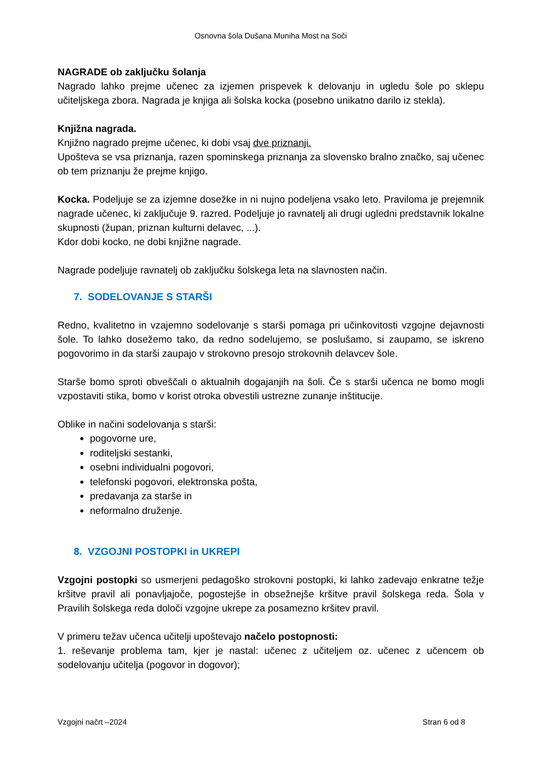Osnovna šola Dušana Muniha Most na Soči
NAGRADE ob zaključku šolanja
Nagrado lahko prejme učenec za izjemen prispevek k delovanju in ugledu šole po sklepu učiteljskega zbora. Nagrada je knjiga ali šolska kocka (posebno unikatno darilo iz stekla).
Knjižna nagrada.
Knjižno nagrado prejme učenec, ki dobi vsaj dve priznanji.
Upošteva se vsa priznanja, razen spominskega priznanja za slovensko bralno značko, saj učenec ob tem priznanju že prejme knjigo.
Kocka. Podeljuje se za izjemne dosežke in ni nujno podeljena vsako leto. Praviloma je prejemnik nagrade učenec, ki zaključuje 9. razred. Podeljuje jo ravnatelj ali drugi ugledni predstavnik lokalne skupnosti (župan, priznan kulturni delavec, ...).
Kdor dobi kocko, ne dobi knjižne nagrade.
Nagrade podeljuje ravnatelj ob zaključku šolskega leta na slavnosten način.
7. SODELOVANJE S STARŠI
Redno, kvalitetno in vzajemno sodelovanje s starši pomaga pri učinkovitosti vzgojne dejavnosti šole. To lahko dosežemo tako, da redno sodelujemo, se poslušamo, si zaupamo, se iskreno pogovorimo in da starši zaupajo v strokovno presojo strokovnih delavcev šole.
Starše bomo sproti obveščali o aktualnih dogajanjih na šoli. Če s starši učenca ne bomo mogli vzpostaviti stika, bomo v korist otroka obvestili ustrezne zunanje inštitucije.
Oblike in načini sodelovanja s starši:
pogovorne ure,
roditeljski sestanki,
osebni individualni pogovori,
telefonski pogovori, elektronska pošta,
predavanja za starše in
neformalno druženje.
8. VZGOJNI POSTOPKI in UKREPI
Vzgojni postopki so usmerjeni pedagoško strokovni postopki, ki lahko zadevajo enkratne težje kršitve pravil ali ponavljajoče, pogostejše in obsežnejše kršitve pravil šolskega reda. Šola v Pravilih šolskega reda določi vzgojne ukrepe za posamezno kršitev pravil.
V primeru težav učenca učitelji upoštevajo načelo postopnosti:
1. reševanje problema tam, kjer je nastal: učenec z učiteljem oz. učenec z učencem ob sodelovanju učitelja (pogovor in dogovor);
Vzgojni načrt –2024 Stran 6 od 8